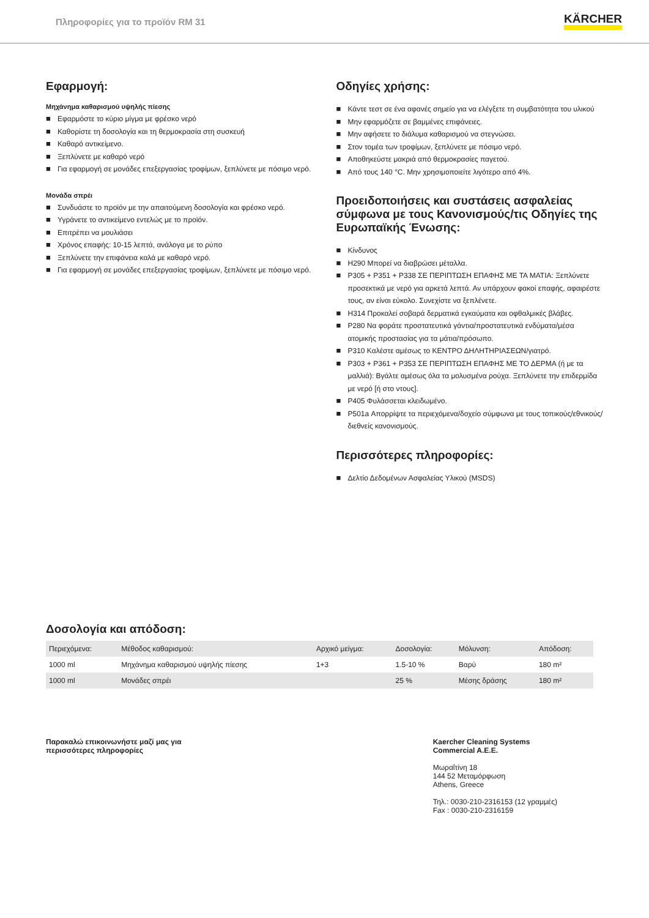Πληροφορίες για το προϊόν RM 31
KÄRCHER
Εφαρμογή:
Μηχάνημα καθαρισμού υψηλής πίεσης
■ Εφαρμόστε το κύριο μίγμα με φρέσκο νερό
■ Καθορίστε τη δοσολογία και τη θερμοκρασία στη συσκευή
■ Καθαρό αντικείμενο.
■ Ξεπλύνετε με καθαρό νερό
■ Για εφαρμογή σε μονάδες επεξεργασίας τροφίμων, ξεπλύνετε με πόσιμο νερό.
Μονάδα σπρέι
■ Συνδυάστε το προϊόν με την απαιτούμενη δοσολογία και φρέσκο νερό.
■ Υγράνετε το αντικείμενο εντελώς με το προϊόν.
■ Επιτρέπει να μουλιάσει
■ Χρόνος επαφής: 10-15 λεπτά, ανάλογα με το ρύπο
■ Ξεπλύνετε την επιφάνεια καλά με καθαρό νερό.
■ Για εφαρμογή σε μονάδες επεξεργασίας τροφίμων, ξεπλύνετε με πόσιμο νερό.
Οδηγίες χρήσης:
■ Κάντε τεστ σε ένα αφανές σημείο για να ελέγξετε τη συμβατότητα του υλικού
■ Μην εφαρμόζετε σε βαμμένες επιφάνειες.
■ Μην αφήσετε το διάλυμα καθαρισμού να στεγνώσει.
■ Στον τομέα των τροφίμων, ξεπλύνετε με πόσιμο νερό.
■ Αποθηκεύστε μακριά από θερμοκρασίες παγετού.
■ Από τους 140 °C. Μην χρησιμοποιείτε λιγότερο από 4%.
Προειδοποιήσεις και συστάσεις ασφαλείας σύμφωνα με τους Κανονισμούς/τις Οδηγίες της Ευρωπαϊκής Ένωσης:
■ Κίνδυνος
■ H290 Μπορεί να διαβρώσει μέταλλα.
■ P305 + P351 + P338 ΣΕ ΠΕΡΙΠΤΩΣΗ ΕΠΑΦΗΣ ΜΕ ΤΑ ΜΑΤΙΑ: Ξεπλύνετε προσεκτικά με νερό για αρκετά λεπτά. Αν υπάρχουν φακοί επαφής, αφαιρέστε τους, αν είναι εύκολο. Συνεχίστε να ξεπλένετε.
■ H314 Προκαλεί σοβαρά δερματικά εγκαύματα και οφθαλμικές βλάβες.
■ P280 Να φοράτε προστατευτικά γάντια/προστατευτικά ενδύματα/μέσα ατομικής προστασίας για τα μάτια/πρόσωπο.
■ P310 Καλέστε αμέσως το ΚΕΝΤΡΟ ΔΗΛΗΤΗΡΙΑΣΕΩΝ/γιατρό.
■ P303 + P361 + P353 ΣΕ ΠΕΡΙΠΤΩΣΗ ΕΠΑΦΗΣ ΜΕ ΤΟ ΔΕΡΜΑ (ή με τα μαλλιά): Βγάλτε αμέσως όλα τα μολυσμένα ρούχα. Ξεπλύνετε την επιδερμίδα με νερό [ή στο ντους].
■ P405 Φυλάσσεται κλειδωμένο.
■ P501a Απορρίψτε τα περιεχόμενα/δοχείο σύμφωνα με τους τοπικούς/εθνικούς/διεθνείς κανονισμούς.
Περισσότερες πληροφορίες:
■ Δελτίο Δεδομένων Ασφαλείας Υλικού (MSDS)
Δοσολογία και απόδοση:
| Περιεχόμενα: | Μέθοδος καθαρισμού: | Αρχικό μείγμα: | Δοσολογία: | Μόλυνση: | Απόδοση: |
| --- | --- | --- | --- | --- | --- |
| 1000 ml | Μηχάνημα καθαρισμού υψηλής πίεσης | 1+3 | 1.5-10 % | Βαρύ | 180 m² |
| 1000 ml | Μονάδες σπρέι | | 25 % | Μέσης δράσης | 180 m² |
Παρακαλώ επικοινωνήστε μαζί μας για
περισσότερες πληροφορίες
Kaercher Cleaning Systems
Commercial A.E.E.
Μωραΐτίνη 18
144 52 Μεταμόρφωση
Athens, Greece
Τηλ.: 0030-210-2316153 (12 γραμμές)
Fax : 0030-210-2316159